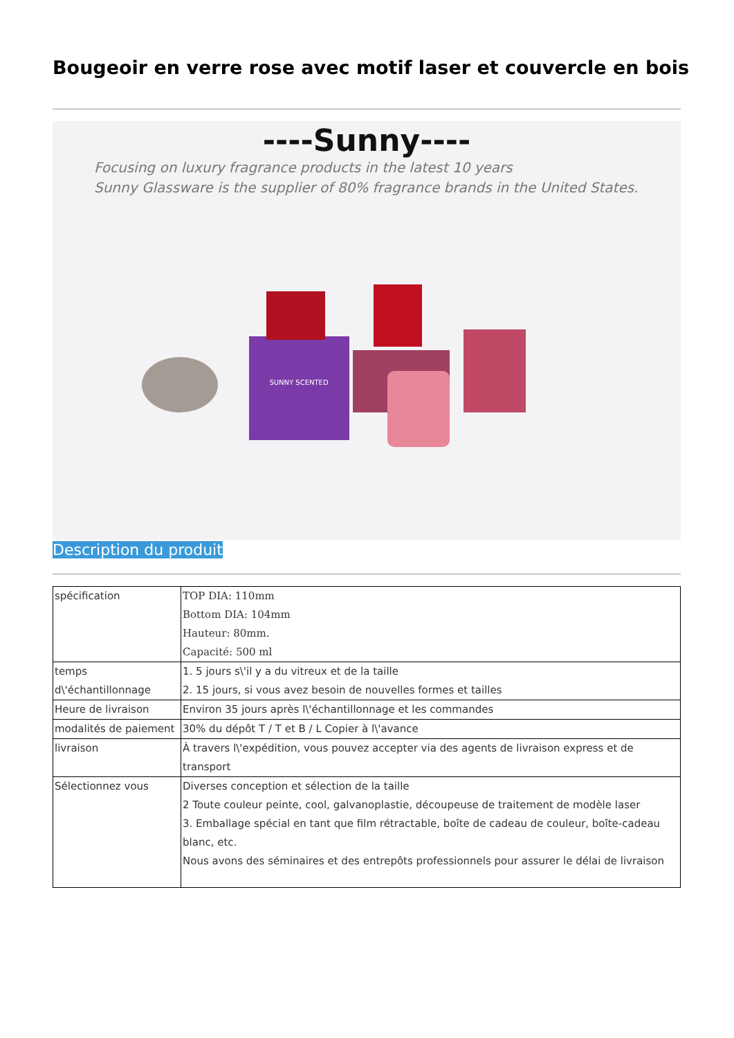Bougeoir en verre rose avec motif laser et couvercle en bois
----Sunny----
Focusing on luxury fragrance products in the latest 10 years
Sunny Glassware is the supplier of 80% fragrance brands in the United States.
SUNNY SCENTED
Description du produit
| spécification | TOP DIA: 110mm Bottom DIA: 104mm Hauteur: 80mm. Capacité: 500 ml |
| temps d\'échantillonnage | 1. 5 jours s\'il y a du vitreux et de la taille 2. 15 jours, si vous avez besoin de nouvelles formes et tailles |
| Heure de livraison | Environ 35 jours après l\'échantillonnage et les commandes |
| modalités de paiement | 30% du dépôt T / T et B / L Copier à l\'avance |
| livraison | À travers l\'expédition, vous pouvez accepter via des agents de livraison express et de transport |
| Sélectionnez vous | Diverses conception et sélection de la taille 2 Toute couleur peinte, cool, galvanoplastie, découpeuse de traitement de modèle laser 3. Emballage spécial en tant que film rétractable, boîte de cadeau de couleur, boîte-cadeau blanc, etc. Nous avons des séminaires et des entrepôts professionnels pour assurer le délai de livraison |